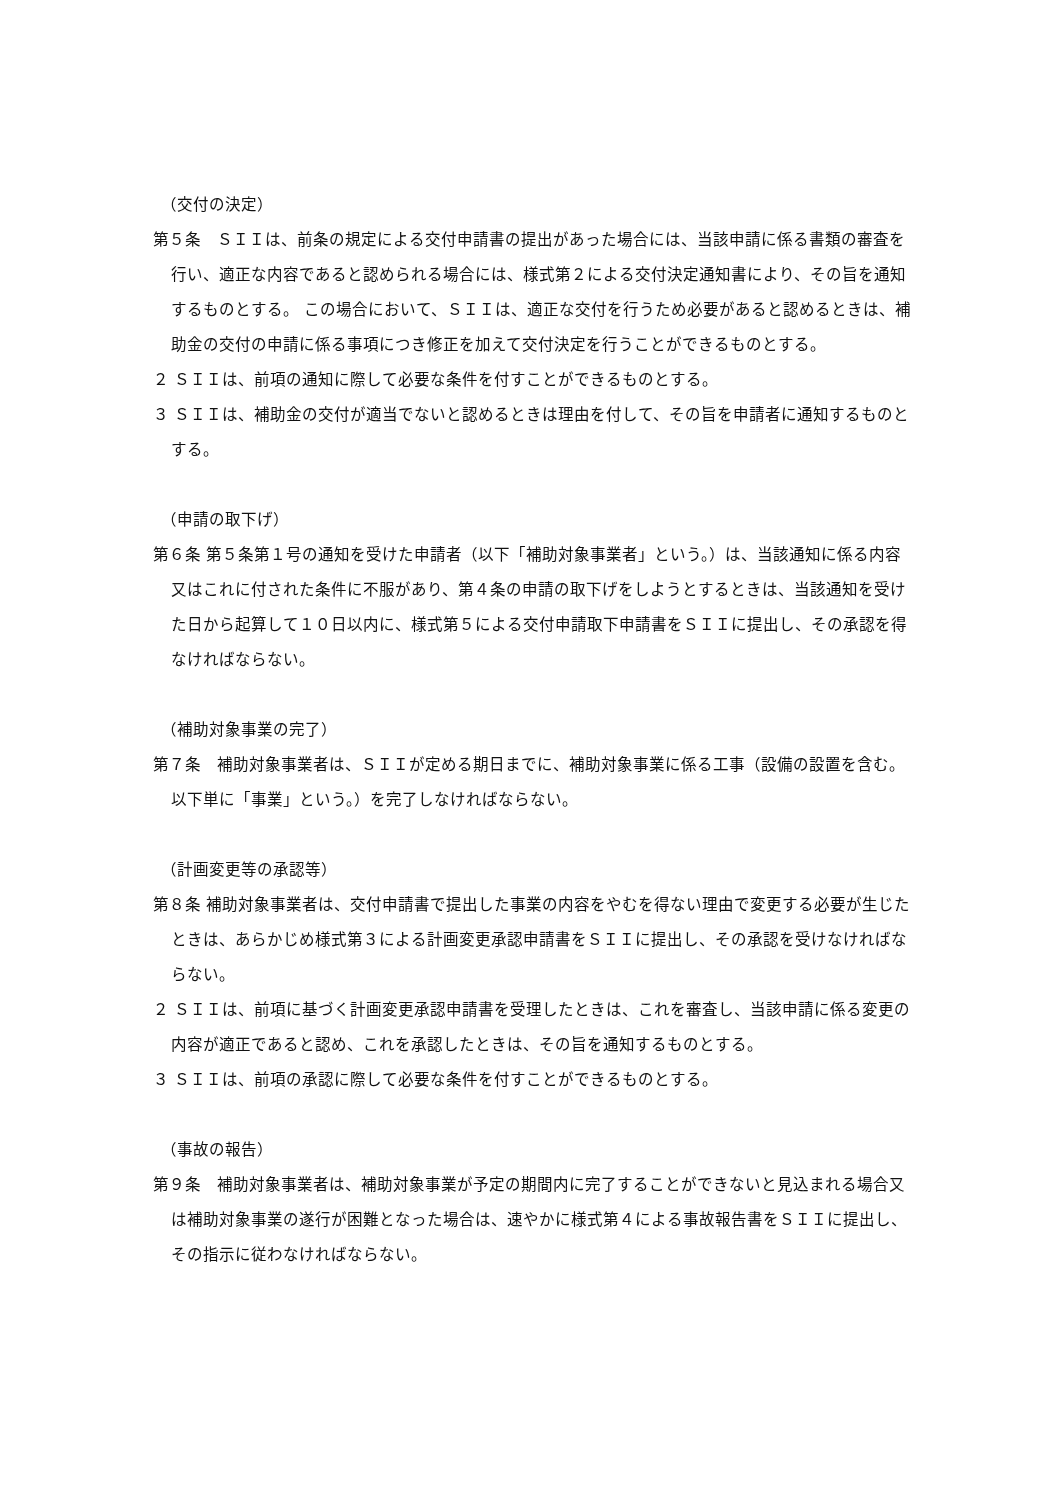（交付の決定）
第５条　ＳＩＩは、前条の規定による交付申請書の提出があった場合には、当該申請に係る書類の審査を行い、適正な内容であると認められる場合には、様式第２による交付決定通知書により、その旨を通知するものとする。 この場合において、ＳＩＩは、適正な交付を行うため必要があると認めるときは、補助金の交付の申請に係る事項につき修正を加えて交付決定を行うことができるものとする。
２ ＳＩＩは、前項の通知に際して必要な条件を付すことができるものとする。
３ ＳＩＩは、補助金の交付が適当でないと認めるときは理由を付して、その旨を申請者に通知するものとする。
（申請の取下げ）
第６条 第５条第１号の通知を受けた申請者（以下「補助対象事業者」という。）は、当該通知に係る内容又はこれに付された条件に不服があり、第４条の申請の取下げをしようとするときは、当該通知を受けた日から起算して１０日以内に、様式第５による交付申請取下申請書をＳＩＩに提出し、その承認を得なければならない。
（補助対象事業の完了）
第７条　補助対象事業者は、ＳＩＩが定める期日までに、補助対象事業に係る工事（設備の設置を含む。以下単に「事業」という。）を完了しなければならない。
（計画変更等の承認等）
第８条 補助対象事業者は、交付申請書で提出した事業の内容をやむを得ない理由で変更する必要が生じたときは、あらかじめ様式第３による計画変更承認申請書をＳＩＩに提出し、その承認を受けなければならない。
２ ＳＩＩは、前項に基づく計画変更承認申請書を受理したときは、これを審査し、当該申請に係る変更の内容が適正であると認め、これを承認したときは、その旨を通知するものとする。
３ ＳＩＩは、前項の承認に際して必要な条件を付すことができるものとする。
（事故の報告）
第９条　補助対象事業者は、補助対象事業が予定の期間内に完了することができないと見込まれる場合又は補助対象事業の遂行が困難となった場合は、速やかに様式第４による事故報告書をＳＩＩに提出し、その指示に従わなければならない。